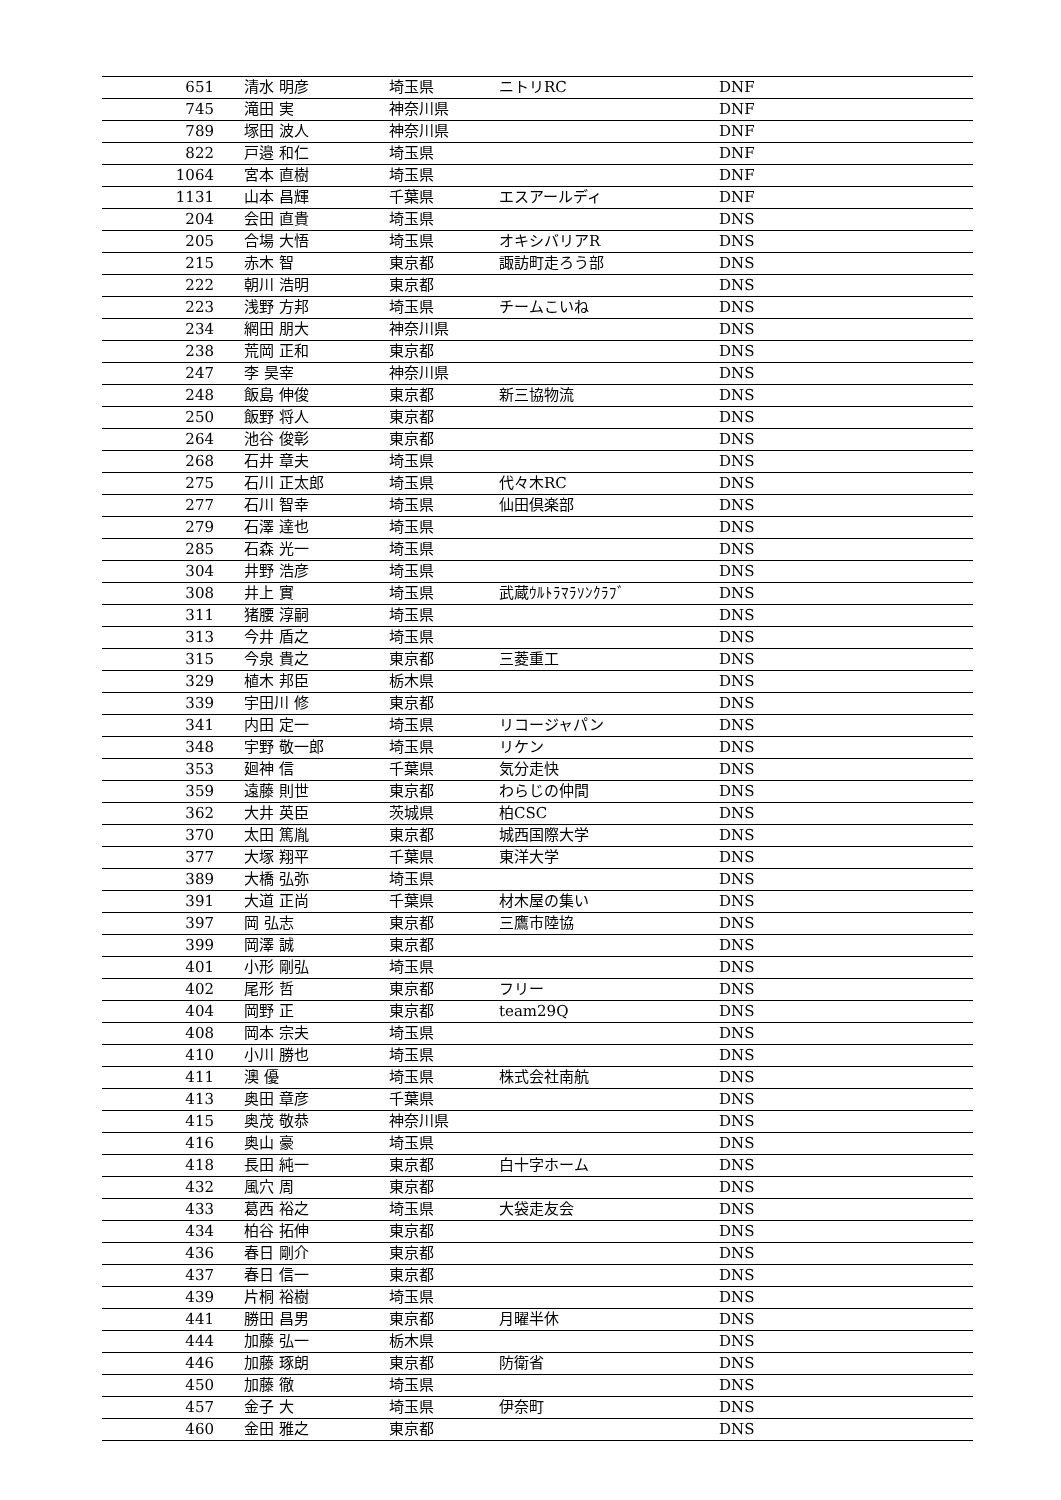| 651 | 清水 明彦 | 埼玉県 | ニトリRC | DNF |
| 745 | 滝田 実 | 神奈川県 | | DNF |
| 789 | 塚田 波人 | 神奈川県 | | DNF |
| 822 | 戸邉 和仁 | 埼玉県 | | DNF |
| 1064 | 宮本 直樹 | 埼玉県 | | DNF |
| 1131 | 山本 昌輝 | 千葉県 | エスアールディ | DNF |
| 204 | 会田 直貴 | 埼玉県 | | DNS |
| 205 | 合場 大悟 | 埼玉県 | オキシバリアR | DNS |
| 215 | 赤木 智 | 東京都 | 諏訪町走ろう部 | DNS |
| 222 | 朝川 浩明 | 東京都 | | DNS |
| 223 | 浅野 方邦 | 埼玉県 | チームこいね | DNS |
| 234 | 網田 朋大 | 神奈川県 | | DNS |
| 238 | 荒岡 正和 | 東京都 | | DNS |
| 247 | 李 昊宰 | 神奈川県 | | DNS |
| 248 | 飯島 伸俊 | 東京都 | 新三協物流 | DNS |
| 250 | 飯野 将人 | 東京都 | | DNS |
| 264 | 池谷 俊彰 | 東京都 | | DNS |
| 268 | 石井 章夫 | 埼玉県 | | DNS |
| 275 | 石川 正太郎 | 埼玉県 | 代々木RC | DNS |
| 277 | 石川 智幸 | 埼玉県 | 仙田倶楽部 | DNS |
| 279 | 石澤 達也 | 埼玉県 | | DNS |
| 285 | 石森 光一 | 埼玉県 | | DNS |
| 304 | 井野 浩彦 | 埼玉県 | | DNS |
| 308 | 井上 實 | 埼玉県 | 武蔵ｳﾙﾄﾗﾏﾗｿﾝｸﾗﾌﾞ | DNS |
| 311 | 猪腰 淳嗣 | 埼玉県 | | DNS |
| 313 | 今井 盾之 | 埼玉県 | | DNS |
| 315 | 今泉 貴之 | 東京都 | 三菱重工 | DNS |
| 329 | 植木 邦臣 | 栃木県 | | DNS |
| 339 | 宇田川 修 | 東京都 | | DNS |
| 341 | 内田 定一 | 埼玉県 | リコージャパン | DNS |
| 348 | 宇野 敬一郎 | 埼玉県 | リケン | DNS |
| 353 | 廻神 信 | 千葉県 | 気分走快 | DNS |
| 359 | 遠藤 則世 | 東京都 | わらじの仲間 | DNS |
| 362 | 大井 英臣 | 茨城県 | 柏CSC | DNS |
| 370 | 太田 篤胤 | 東京都 | 城西国際大学 | DNS |
| 377 | 大塚 翔平 | 千葉県 | 東洋大学 | DNS |
| 389 | 大橋 弘弥 | 埼玉県 | | DNS |
| 391 | 大道 正尚 | 千葉県 | 材木屋の集い | DNS |
| 397 | 岡 弘志 | 東京都 | 三鷹市陸協 | DNS |
| 399 | 岡澤 誠 | 東京都 | | DNS |
| 401 | 小形 剛弘 | 埼玉県 | | DNS |
| 402 | 尾形 哲 | 東京都 | フリー | DNS |
| 404 | 岡野 正 | 東京都 | team29Q | DNS |
| 408 | 岡本 宗夫 | 埼玉県 | | DNS |
| 410 | 小川 勝也 | 埼玉県 | | DNS |
| 411 | 澳 優 | 埼玉県 | 株式会社南航 | DNS |
| 413 | 奥田 章彦 | 千葉県 | | DNS |
| 415 | 奥茂 敬恭 | 神奈川県 | | DNS |
| 416 | 奥山 豪 | 埼玉県 | | DNS |
| 418 | 長田 純一 | 東京都 | 白十字ホーム | DNS |
| 432 | 風穴 周 | 東京都 | | DNS |
| 433 | 葛西 裕之 | 埼玉県 | 大袋走友会 | DNS |
| 434 | 柏谷 拓伸 | 東京都 | | DNS |
| 436 | 春日 剛介 | 東京都 | | DNS |
| 437 | 春日 信一 | 東京都 | | DNS |
| 439 | 片桐 裕樹 | 埼玉県 | | DNS |
| 441 | 勝田 昌男 | 東京都 | 月曜半休 | DNS |
| 444 | 加藤 弘一 | 栃木県 | | DNS |
| 446 | 加藤 琢朗 | 東京都 | 防衛省 | DNS |
| 450 | 加藤 徹 | 埼玉県 | | DNS |
| 457 | 金子 大 | 埼玉県 | 伊奈町 | DNS |
| 460 | 金田 雅之 | 東京都 | | DNS |